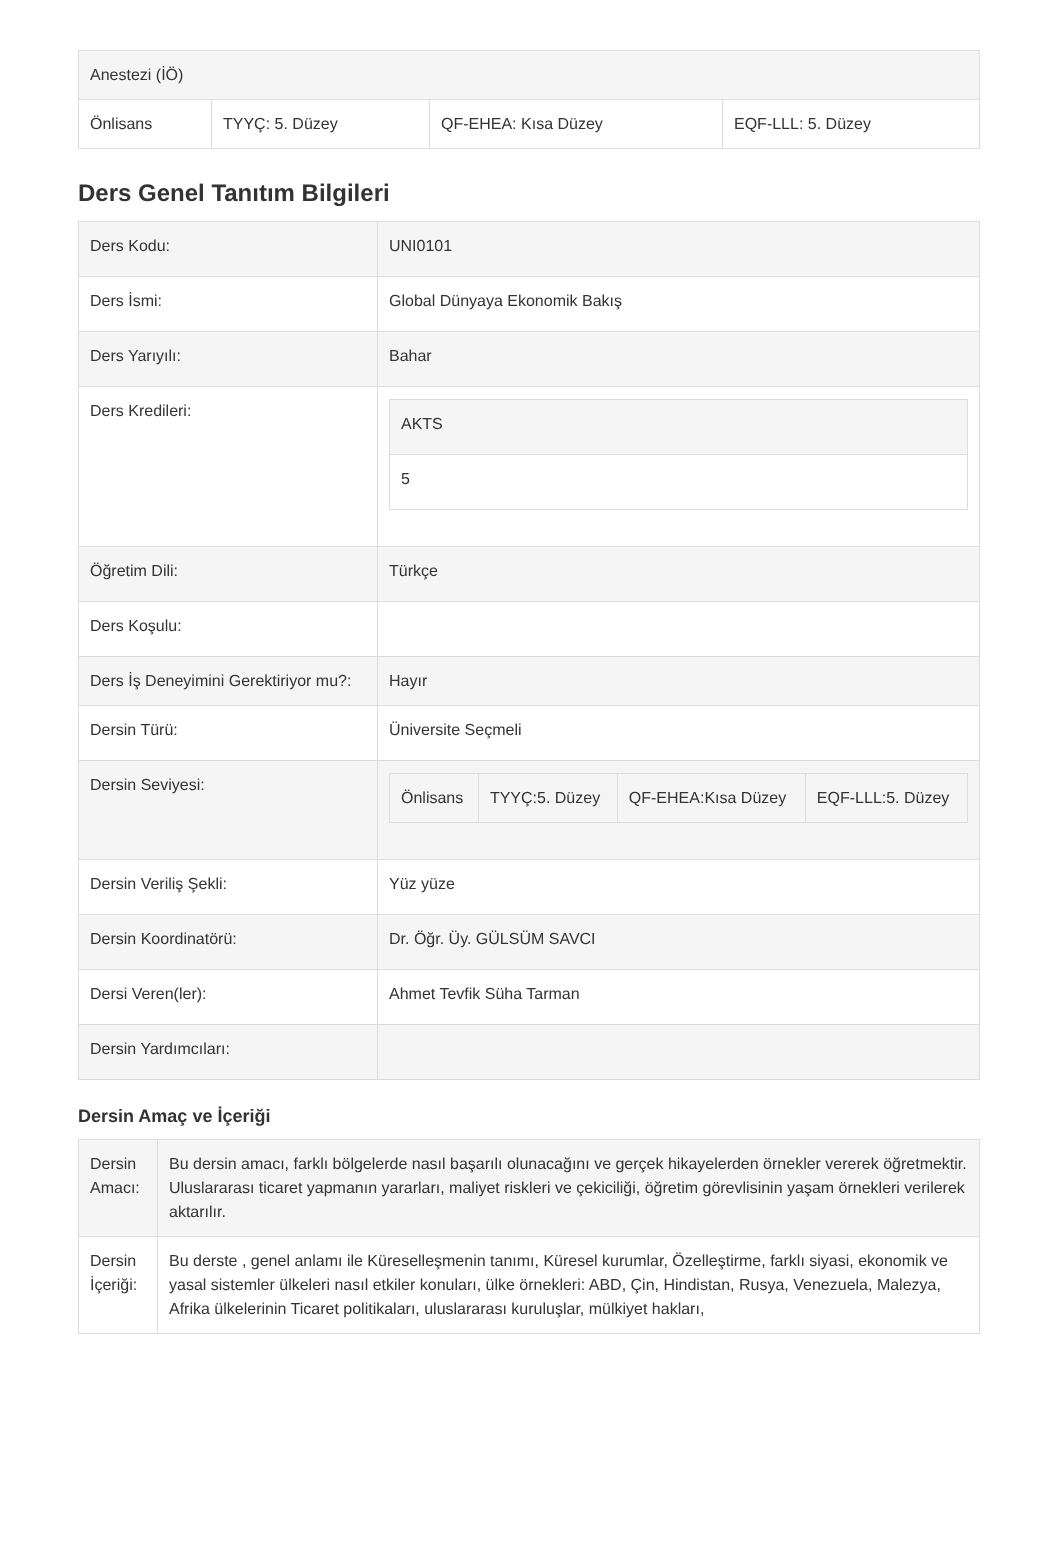| Anestezi (İÖ) | | | |
| Önlisans | TYYÇ: 5. Düzey | QF-EHEA: Kısa Düzey | EQF-LLL: 5. Düzey |
Ders Genel Tanıtım Bilgileri
| Ders Kodu: | UNI0101 |
| Ders İsmi: | Global Dünyaya Ekonomik Bakış |
| Ders Yarıyılı: | Bahar |
| Ders Kredileri: | / AKTS / / 5 / |
| Öğretim Dili: | Türkçe |
| Ders Koşulu: | |
| Ders İş Deneyimini Gerektiriyor mu?: | Hayır |
| Dersin Türü: | Üniversite Seçmeli |
| Dersin Seviyesi: | / Önlisans / TYYÇ:5. Düzey / QF-EHEA:Kısa Düzey / EQF-LLL:5. Düzey / |
| Dersin Veriliş Şekli: | Yüz yüze |
| Dersin Koordinatörü: | Dr. Öğr. Üy. GÜLSÜM SAVCI |
| Dersi Veren(ler): | Ahmet Tevfik Süha Tarman |
| Dersin Yardımcıları: | |
Dersin Amaç ve İçeriği
| Dersin Amacı: | Bu dersin amacı, farklı bölgelerde nasıl başarılı olunacağını ve gerçek hikayelerden örnekler vererek öğretmektir. Uluslararası ticaret yapmanın yararları, maliyet riskleri ve çekiciliği, öğretim görevlisinin yaşam örnekleri verilerek aktarılır. |
| Dersin İçeriği: | Bu derste , genel anlamı ile Küreselleşmenin tanımı, Küresel kurumlar, Özelleştirme, farklı siyasi, ekonomik ve yasal sistemler ülkeleri nasıl etkiler konuları, ülke örnekleri: ABD, Çin, Hindistan, Rusya, Venezuela, Malezya, Afrika ülkelerinin Ticaret politikaları, uluslararası kuruluşlar, mülkiyet hakları, |